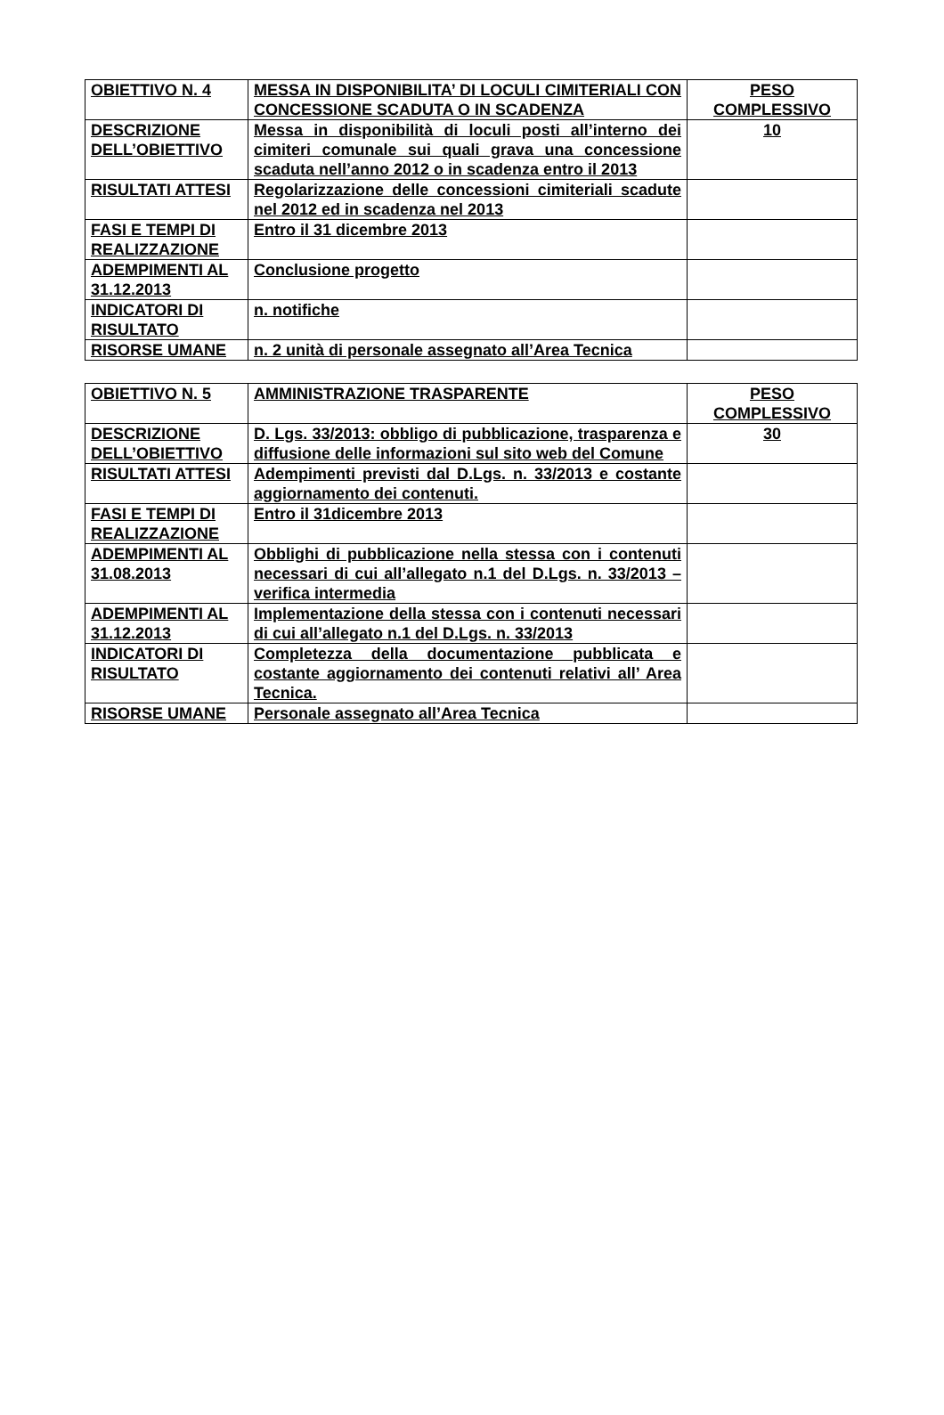| OBIETTIVO N. 4 | MESSA IN DISPONIBILITA’ DI LOCULI CIMITERIALI CON CONCESSIONE SCADUTA O IN SCADENZA | PESO COMPLESSIVO |
| DESCRIZIONE DELL’OBIETTIVO | Messa in disponibilità di loculi posti all’interno dei cimiteri comunale sui quali grava una concessione scaduta nell’anno 2012 o in scadenza entro il 2013 | 10 |
| RISULTATI ATTESI | Regolarizzazione delle concessioni cimiteriali scadute nel 2012 ed in scadenza nel 2013 | |
| FASI E TEMPI DI REALIZZAZIONE | Entro il 31 dicembre 2013 | |
| ADEMPIMENTI AL 31.12.2013 | Conclusione progetto | |
| INDICATORI DI RISULTATO | n. notifiche | |
| RISORSE UMANE | n. 2 unità di personale assegnato all’Area Tecnica | |
| OBIETTIVO N. 5 | AMMINISTRAZIONE TRASPARENTE | PESO COMPLESSIVO |
| DESCRIZIONE DELL’OBIETTIVO | D. Lgs. 33/2013: obbligo di pubblicazione, trasparenza e diffusione delle informazioni sul sito web del Comune | 30 |
| RISULTATI ATTESI | Adempimenti previsti dal D.Lgs. n. 33/2013 e costante aggiornamento dei contenuti. | |
| FASI E TEMPI DI REALIZZAZIONE | Entro il 31dicembre 2013 | |
| ADEMPIMENTI AL 31.08.2013 | Obblighi di pubblicazione nella stessa con i contenuti necessari di cui all’allegato n.1 del D.Lgs. n. 33/2013 – verifica intermedia | |
| ADEMPIMENTI AL 31.12.2013 | Implementazione della stessa con i contenuti necessari di cui all’allegato n.1 del D.Lgs. n. 33/2013 | |
| INDICATORI DI RISULTATO | Completezza della documentazione pubblicata e costante aggiornamento dei contenuti relativi all’ Area Tecnica. | |
| RISORSE UMANE | Personale assegnato all’Area Tecnica | |